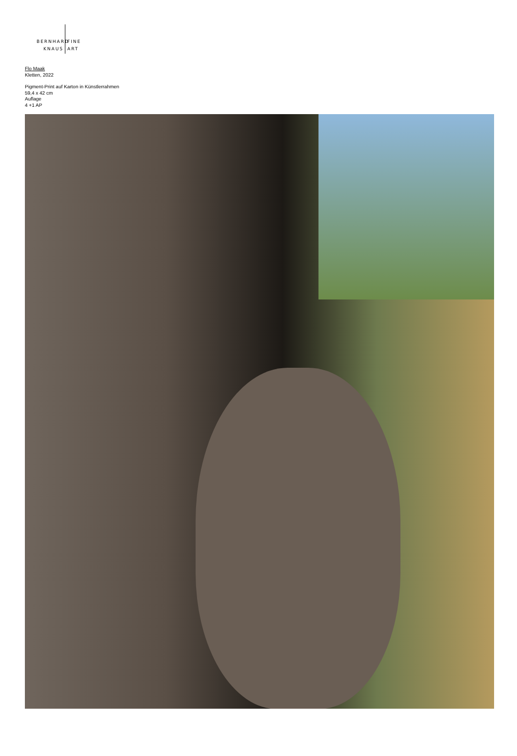BERNHARD FINE
KNAUS ART
Flo Maak
Kletten, 2022
Pigment-Print auf Karton in Künstlerrahmen
59,4 x 42 cm
Auflage
4 +1 AP